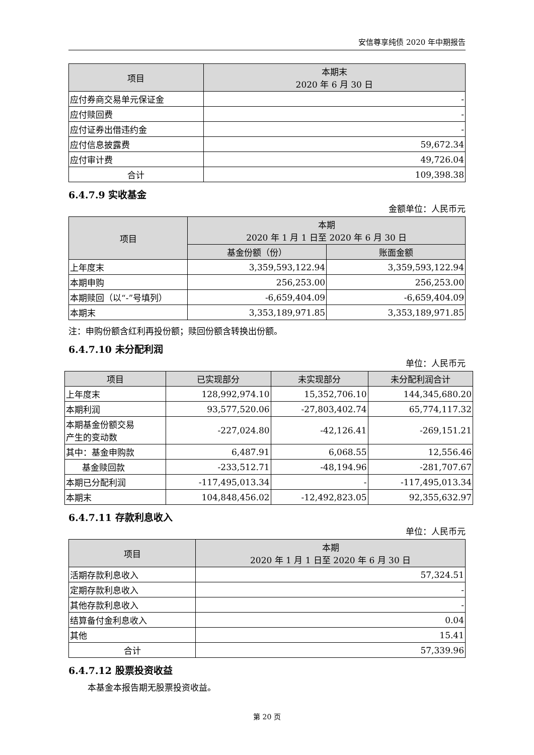安信尊享纯债 2020 年中期报告
| 项目 | 本期末 2020 年 6 月 30 日 |
| --- | --- |
| 应付券商交易单元保证金 | - |
| 应付赎回费 | - |
| 应付证券出借违约金 | - |
| 应付信息披露费 | 59,672.34 |
| 应付审计费 | 49,726.04 |
| 合计 | 109,398.38 |
6.4.7.9 实收基金
金额单位：人民币元
| 项目 | 本期 2020 年 1 月 1 日至 2020 年 6 月 30 日 | |
| --- | --- | --- |
| | 基金份额（份） | 账面金额 |
| 上年度末 | 3,359,593,122.94 | 3,359,593,122.94 |
| 本期申购 | 256,253.00 | 256,253.00 |
| 本期赎回（以“-”号填列） | -6,659,404.09 | -6,659,404.09 |
| 本期末 | 3,353,189,971.85 | 3,353,189,971.85 |
注：申购份额含红利再投份额；赎回份额含转换出份额。
6.4.7.10 未分配利润
单位：人民币元
| 项目 | 已实现部分 | 未实现部分 | 未分配利润合计 |
| --- | --- | --- | --- |
| 上年度末 | 128,992,974.10 | 15,352,706.10 | 144,345,680.20 |
| 本期利润 | 93,577,520.06 | -27,803,402.74 | 65,774,117.32 |
| 本期基金份额交易 产生的变动数 | -227,024.80 | -42,126.41 | -269,151.21 |
| 其中：基金申购款 | 6,487.91 | 6,068.55 | 12,556.46 |
| 基金赎回款 | -233,512.71 | -48,194.96 | -281,707.67 |
| 本期已分配利润 | -117,495,013.34 | - | -117,495,013.34 |
| 本期末 | 104,848,456.02 | -12,492,823.05 | 92,355,632.97 |
6.4.7.11 存款利息收入
单位：人民币元
| 项目 | 本期 2020 年 1 月 1 日至 2020 年 6 月 30 日 |
| --- | --- |
| 活期存款利息收入 | 57,324.51 |
| 定期存款利息收入 | - |
| 其他存款利息收入 | - |
| 结算备付金利息收入 | 0.04 |
| 其他 | 15.41 |
| 合计 | 57,339.96 |
6.4.7.12 股票投资收益
本基金本报告期无股票投资收益。
第 20 页